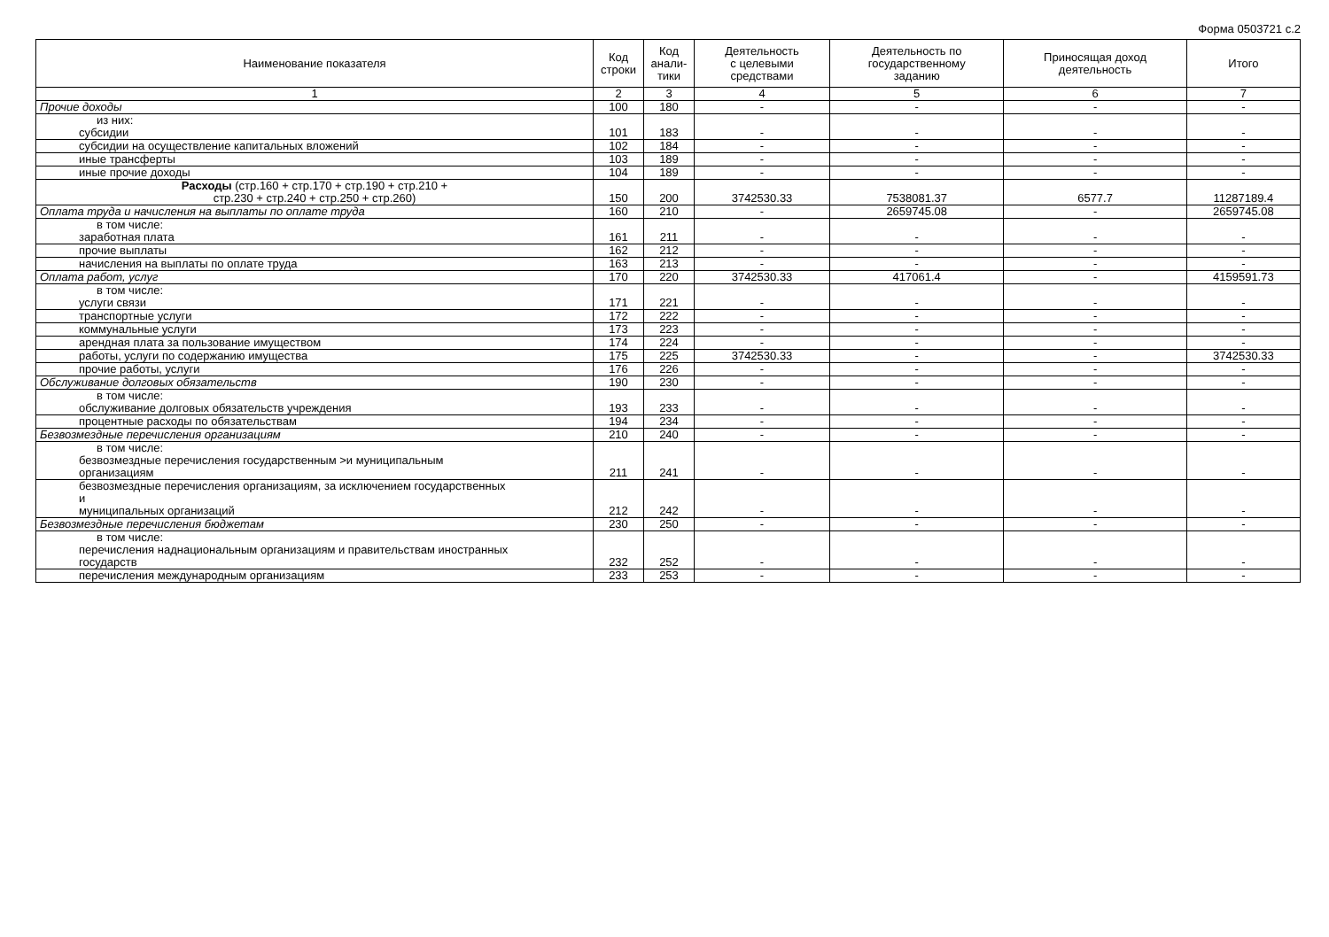Форма 0503721 с.2
| Наименование показателя | Код строки | Код анали- тики | Деятельность с целевыми средствами | Деятельность по государственному заданию | Приносящая доход деятельность | Итого |
| --- | --- | --- | --- | --- | --- | --- |
| 1 | 2 | 3 | 4 | 5 | 6 | 7 |
| Прочие доходы | 100 | 180 | - | - | - | - |
| из них: субсидии | 101 | 183 | - | - | - | - |
| субсидии на осуществление капитальных вложений | 102 | 184 | - | - | - | - |
| иные трансферты | 103 | 189 | - | - | - | - |
| иные прочие доходы | 104 | 189 | - | - | - | - |
| Расходы (стр.160 + стр.170 + стр.190 + стр.210 + стр.230 + стр.240 + стр.250 + стр.260) | 150 | 200 | 3742530.33 | 7538081.37 | 6577.7 | 11287189.4 |
| Оплата труда и начисления на выплаты по оплате труда | 160 | 210 | - | 2659745.08 | - | 2659745.08 |
| в том числе: заработная плата | 161 | 211 | - | - | - | - |
| прочие выплаты | 162 | 212 | - | - | - | - |
| начисления на выплаты по оплате труда | 163 | 213 | - | - | - | - |
| Оплата работ, услуг | 170 | 220 | 3742530.33 | 417061.4 | - | 4159591.73 |
| в том числе: услуги связи | 171 | 221 | - | - | - | - |
| транспортные услуги | 172 | 222 | - | - | - | - |
| коммунальные услуги | 173 | 223 | - | - | - | - |
| арендная плата за пользование имуществом | 174 | 224 | - | - | - | - |
| работы, услуги по содержанию имущества | 175 | 225 | 3742530.33 | - | - | 3742530.33 |
| прочие работы, услуги | 176 | 226 | - | - | - | - |
| Обслуживание долговых обязательств | 190 | 230 | - | - | - | - |
| в том числе: обслуживание долговых обязательств учреждения | 193 | 233 | - | - | - | - |
| процентные расходы по обязательствам | 194 | 234 | - | - | - | - |
| Безвозмездные перечисления организациям | 210 | 240 | - | - | - | - |
| в том числе: безвозмездные перечисления государственным >и муниципальным организациям | 211 | 241 | - | - | - | - |
| безвозмездные перечисления организациям, за исключением государственных и муниципальных организаций | 212 | 242 | - | - | - | - |
| Безвозмездные перечисления бюджетам | 230 | 250 | - | - | - | - |
| в том числе: перечисления наднациональным организациям и правительствам иностранных государств | 232 | 252 | - | - | - | - |
| перечисления международным организациям | 233 | 253 | - | - | - | - |